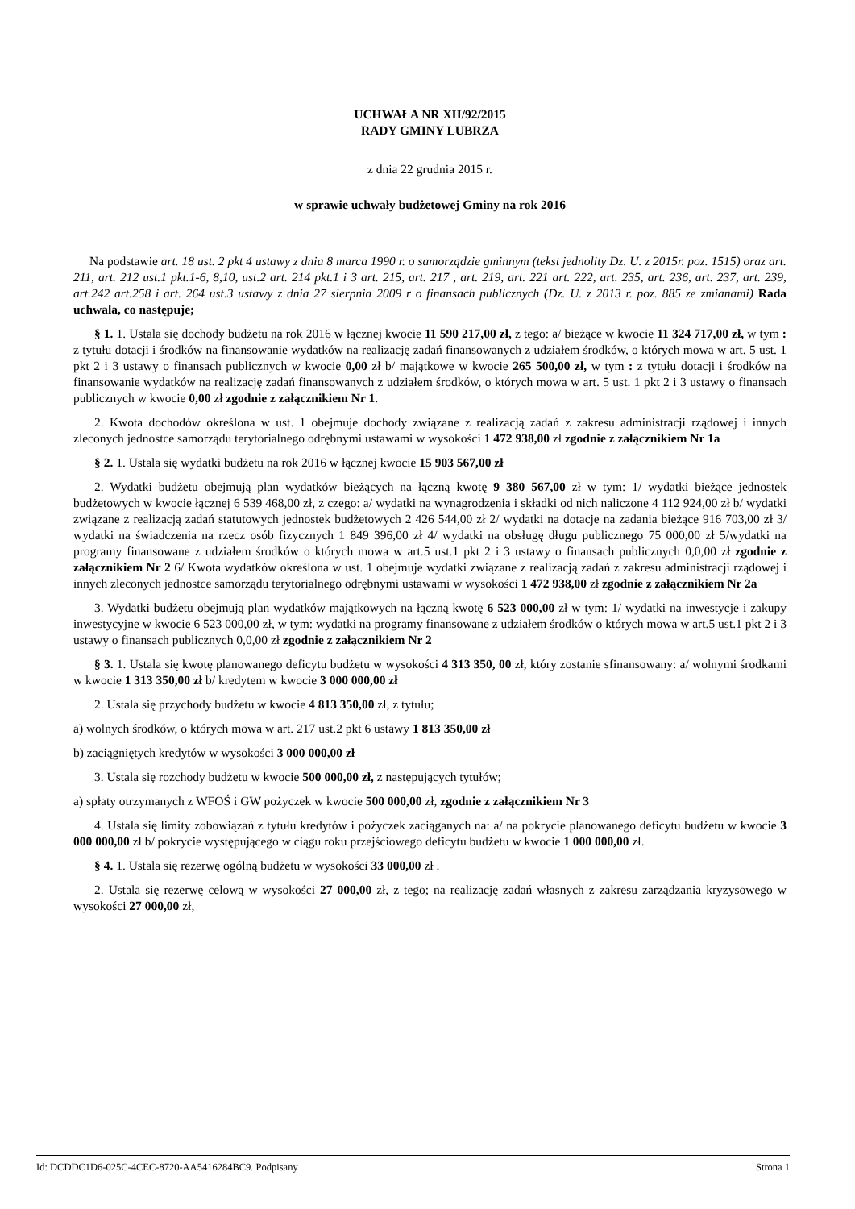UCHWAŁA NR XII/92/2015
RADY GMINY LUBRZA
z dnia 22 grudnia 2015 r.
w sprawie uchwały budżetowej Gminy na rok 2016
Na podstawie art. 18 ust. 2 pkt 4 ustawy z dnia 8 marca 1990 r. o samorządzie gminnym (tekst jednolity Dz. U. z 2015r. poz. 1515) oraz art. 211, art. 212 ust.1 pkt.1-6, 8,10, ust.2 art. 214 pkt.1 i 3 art. 215, art. 217 , art. 219, art. 221 art. 222, art. 235, art. 236, art. 237, art. 239, art.242 art.258 i art. 264 ust.3 ustawy z dnia 27 sierpnia 2009 r o finansach publicznych (Dz. U. z 2013 r. poz. 885 ze zmianami) Rada uchwala, co następuje;
§ 1. 1. Ustala się dochody budżetu na rok 2016 w łącznej kwocie 11 590 217,00 zł, z tego: a/ bieżące w kwocie 11 324 717,00 zł, w tym : z tytułu dotacji i środków na finansowanie wydatków na realizację zadań finansowanych z udziałem środków, o których mowa w art. 5 ust. 1 pkt 2 i 3 ustawy o finansach publicznych w kwocie 0,00 zł b/ majątkowe w kwocie 265 500,00 zł, w tym : z tytułu dotacji i środków na finansowanie wydatków na realizację zadań finansowanych z udziałem środków, o których mowa w art. 5 ust. 1 pkt 2 i 3 ustawy o finansach publicznych w kwocie 0,00 zł zgodnie z załącznikiem Nr 1.
2. Kwota dochodów określona w ust. 1 obejmuje dochody związane z realizacją zadań z zakresu administracji rządowej i innych zleconych jednostce samorządu terytorialnego odrębnymi ustawami w wysokości 1 472 938,00 zł zgodnie z załącznikiem Nr 1a
§ 2. 1. Ustala się wydatki budżetu na rok 2016 w łącznej kwocie 15 903 567,00 zł
2. Wydatki budżetu obejmują plan wydatków bieżących na łączną kwotę 9 380 567,00 zł w tym: 1/ wydatki bieżące jednostek budżetowych w kwocie łącznej 6 539 468,00 zł, z czego: a/ wydatki na wynagrodzenia i składki od nich naliczone 4 112 924,00 zł b/ wydatki związane z realizacją zadań statutowych jednostek budżetowych 2 426 544,00 zł 2/ wydatki na dotacje na zadania bieżące 916 703,00 zł 3/ wydatki na świadczenia na rzecz osób fizycznych 1 849 396,00 zł 4/ wydatki na obsługę długu publicznego 75 000,00 zł 5/wydatki na programy finansowane z udziałem środków o których mowa w art.5 ust.1 pkt 2 i 3 ustawy o finansach publicznych 0,0,00 zł zgodnie z załącznikiem Nr 2 6/ Kwota wydatków określona w ust. 1 obejmuje wydatki związane z realizacją zadań z zakresu administracji rządowej i innych zleconych jednostce samorządu terytorialnego odrębnymi ustawami w wysokości 1 472 938,00 zł zgodnie z załącznikiem Nr 2a
3. Wydatki budżetu obejmują plan wydatków majątkowych na łączną kwotę 6 523 000,00 zł w tym: 1/ wydatki na inwestycje i zakupy inwestycyjne w kwocie 6 523 000,00 zł, w tym: wydatki na programy finansowane z udziałem środków o których mowa w art.5 ust.1 pkt 2 i 3 ustawy o finansach publicznych 0,0,00 zł zgodnie z załącznikiem Nr 2
§ 3. 1. Ustala się kwotę planowanego deficytu budżetu w wysokości 4 313 350, 00 zł, który zostanie sfinansowany: a/ wolnymi środkami w kwocie 1 313 350,00 zł b/ kredytem w kwocie 3 000 000,00 zł
2. Ustala się przychody budżetu w kwocie 4 813 350,00 zł, z tytułu;
a) wolnych środków, o których mowa w art. 217 ust.2 pkt 6 ustawy 1 813 350,00 zł
b) zaciągniętych kredytów w wysokości 3 000 000,00 zł
3. Ustala się rozchody budżetu w kwocie 500 000,00 zł, z następujących tytułów;
a) spłaty otrzymanych z WFOŚ i GW pożyczek w kwocie 500 000,00 zł, zgodnie z załącznikiem Nr 3
4. Ustala się limity zobowiązań z tytułu kredytów i pożyczek zaciąganych na: a/ na pokrycie planowanego deficytu budżetu w kwocie 3 000 000,00 zł b/ pokrycie występującego w ciągu roku przejściowego deficytu budżetu w kwocie 1 000 000,00 zł.
§ 4. 1. Ustala się rezerwę ogólną budżetu w wysokości 33 000,00 zł .
2. Ustala się rezerwę celową w wysokości 27 000,00 zł, z tego; na realizację zadań własnych z zakresu zarządzania kryzysowego w wysokości 27 000,00 zł,
Id: DCDDC1D6-025C-4CEC-8720-AA5416284BC9. Podpisany Strona 1